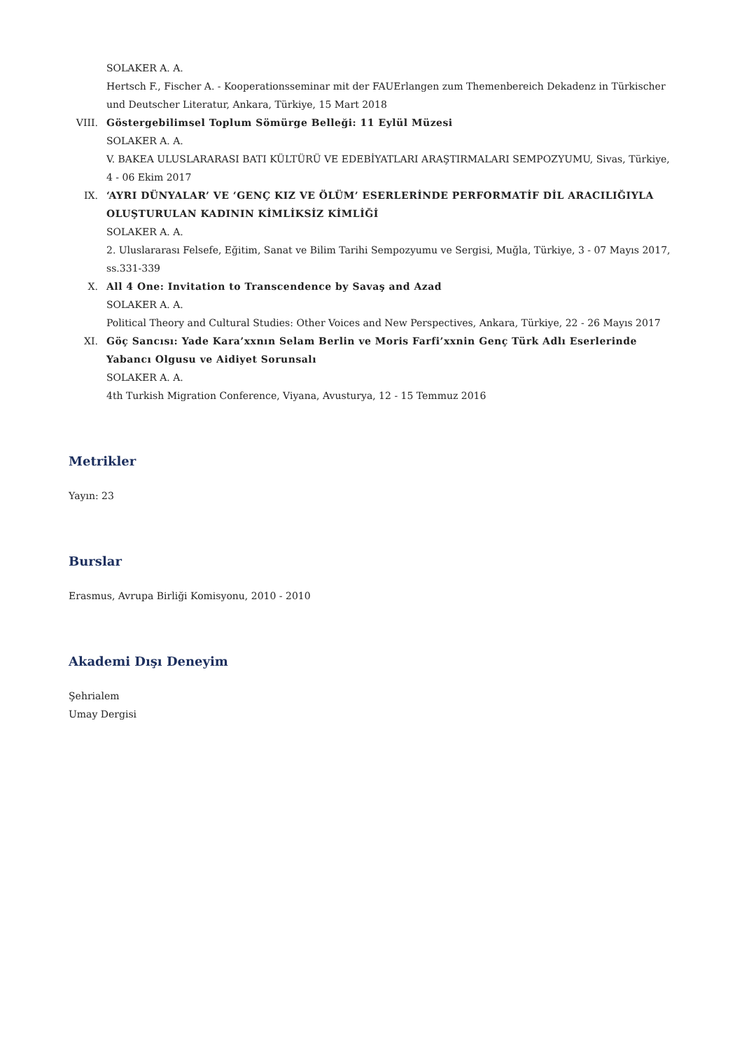SOLAKER A. A.
Hertsch F., Fischer A. - Kooperationsseminar mit der FAUErlangen zum Themenbereich Dekadenz in Türkischer und Deutscher Literatur, Ankara, Türkiye, 15 Mart 2018
VIII. Göstergebilimsel Toplum Sömürge Belleği: 11 Eylül Müzesi
SOLAKER A. A.
V. BAKEA ULUSLARARASI BATI KÜLTÜRÜ VE EDEBİYATLARI ARAŞTIRMALARI SEMPOZYUMU, Sivas, Türkiye, 4 - 06 Ekim 2017
IX. ‘AYRI DÜNYALAR’ VE ‘GENÇ KIZ VE ÖLÜM’ ESERLERİNDE PERFORMATİF DİL ARACILIĞIYLA OLUŞTURULAN KADININ KİMLİKSİZ KİMLİĞİ
SOLAKER A. A.
2. Uluslararası Felsefe, Eğitim, Sanat ve Bilim Tarihi Sempozyumu ve Sergisi, Muğla, Türkiye, 3 - 07 Mayıs 2017, ss.331-339
X. All 4 One: Invitation to Transcendence by Savaş and Azad
SOLAKER A. A.
Political Theory and Cultural Studies: Other Voices and New Perspectives, Ankara, Türkiye, 22 - 26 Mayıs 2017
XI. Göç Sancısı: Yade Kara’xxnın Selam Berlin ve Moris Farfi’xxnin Genç Türk Adlı Eserlerinde Yabancı Olgusu ve Aidiyet Sorunsalı
SOLAKER A. A.
4th Turkish Migration Conference, Viyana, Avusturya, 12 - 15 Temmuz 2016
Metrikler
Yayın: 23
Burslar
Erasmus, Avrupa Birliği Komisyonu, 2010 - 2010
Akademi Dışı Deneyim
Şehrialem
Umay Dergisi